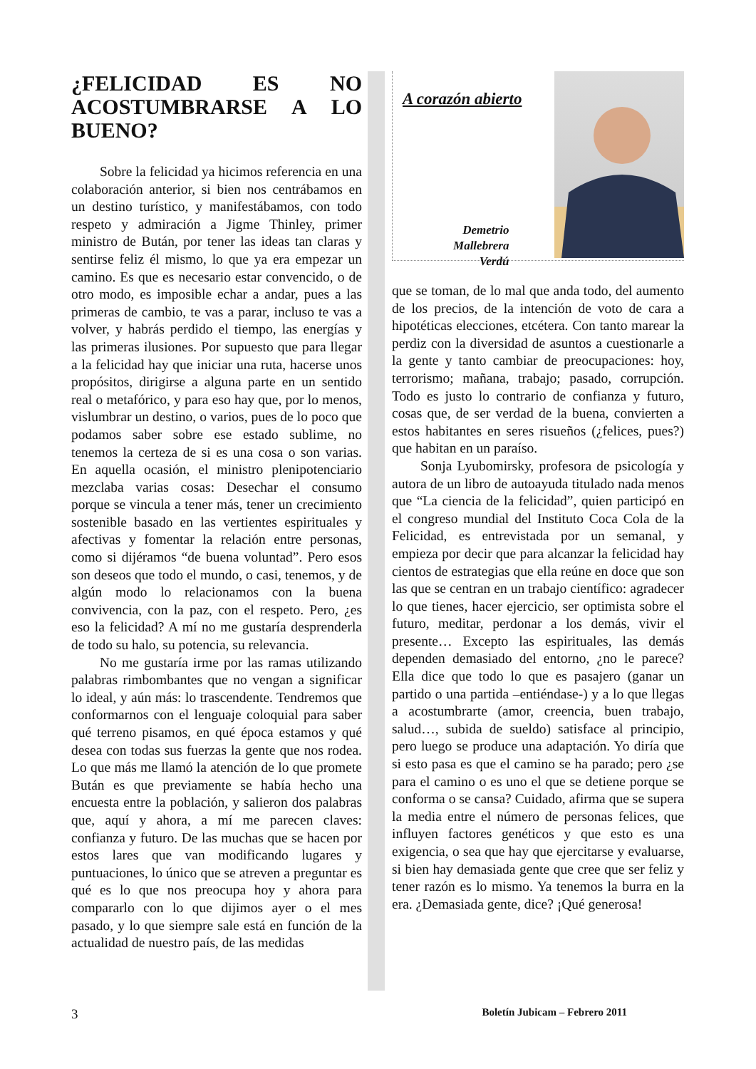¿FELICIDAD ES NO ACOSTUMBRARSE A LO BUENO?
Sobre la felicidad ya hicimos referencia en una colaboración anterior, si bien nos centrábamos en un destino turístico, y manifestábamos, con todo respeto y admiración a Jigme Thinley, primer ministro de Bután, por tener las ideas tan claras y sentirse feliz él mismo, lo que ya era empezar un camino. Es que es necesario estar convencido, o de otro modo, es imposible echar a andar, pues a las primeras de cambio, te vas a parar, incluso te vas a volver, y habrás perdido el tiempo, las energías y las primeras ilusiones. Por supuesto que para llegar a la felicidad hay que iniciar una ruta, hacerse unos propósitos, dirigirse a alguna parte en un sentido real o metafórico, y para eso hay que, por lo menos, vislumbrar un destino, o varios, pues de lo poco que podamos saber sobre ese estado sublime, no tenemos la certeza de si es una cosa o son varias. En aquella ocasión, el ministro plenipotenciario mezclaba varias cosas: Desechar el consumo porque se vincula a tener más, tener un crecimiento sostenible basado en las vertientes espirituales y afectivas y fomentar la relación entre personas, como si dijéramos “de buena voluntad”. Pero esos son deseos que todo el mundo, o casi, tenemos, y de algún modo lo relacionamos con la buena convivencia, con la paz, con el respeto. Pero, ¿es eso la felicidad? A mí no me gustaría desprenderla de todo su halo, su potencia, su relevancia.
No me gustaría irme por las ramas utilizando palabras rimbombantes que no vengan a significar lo ideal, y aún más: lo trascendente. Tendremos que conformarnos con el lenguaje coloquial para saber qué terreno pisamos, en qué época estamos y qué desea con todas sus fuerzas la gente que nos rodea. Lo que más me llamó la atención de lo que promete Bután es que previamente se había hecho una encuesta entre la población, y salieron dos palabras que, aquí y ahora, a mí me parecen claves: confianza y futuro. De las muchas que se hacen por estos lares que van modificando lugares y puntuaciones, lo único que se atreven a preguntar es qué es lo que nos preocupa hoy y ahora para compararlo con lo que dijimos ayer o el mes pasado, y lo que siempre sale está en función de la actualidad de nuestro país, de las medidas
A corazón abierto
Demetrio
Mallebrera
Verdú
que se toman, de lo mal que anda todo, del aumento de los precios, de la intención de voto de cara a hipotéticas elecciones, etcétera. Con tanto marear la perdiz con la diversidad de asuntos a cuestionarle a la gente y tanto cambiar de preocupaciones: hoy, terrorismo; mañana, trabajo; pasado, corrupción. Todo es justo lo contrario de confianza y futuro, cosas que, de ser verdad de la buena, convierten a estos habitantes en seres risueños (¿felices, pues?) que habitan en un paraíso.
Sonja Lyubomirsky, profesora de psicología y autora de un libro de autoayuda titulado nada menos que “La ciencia de la felicidad”, quien participó en el congreso mundial del Instituto Coca Cola de la Felicidad, es entrevistada por un semanal, y empieza por decir que para alcanzar la felicidad hay cientos de estrategias que ella reúne en doce que son las que se centran en un trabajo científico: agradecer lo que tienes, hacer ejercicio, ser optimista sobre el futuro, meditar, perdonar a los demás, vivir el presente… Excepto las espirituales, las demás dependen demasiado del entorno, ¿no le parece? Ella dice que todo lo que es pasajero (ganar un partido o una partida –entiéndase-) y a lo que llegas a acostumbrarte (amor, creencia, buen trabajo, salud…, subida de sueldo) satisface al principio, pero luego se produce una adaptación. Yo diría que si esto pasa es que el camino se ha parado; pero ¿se para el camino o es uno el que se detiene porque se conforma o se cansa? Cuidado, afirma que se supera la media entre el número de personas felices, que influyen factores genéticos y que esto es una exigencia, o sea que hay que ejercitarse y evaluarse, si bien hay demasiada gente que cree que ser feliz y tener razón es lo mismo. Ya tenemos la burra en la era. ¿Demasiada gente, dice? ¡Qué generosa!
3 Boletín Jubicam – Febrero 2011